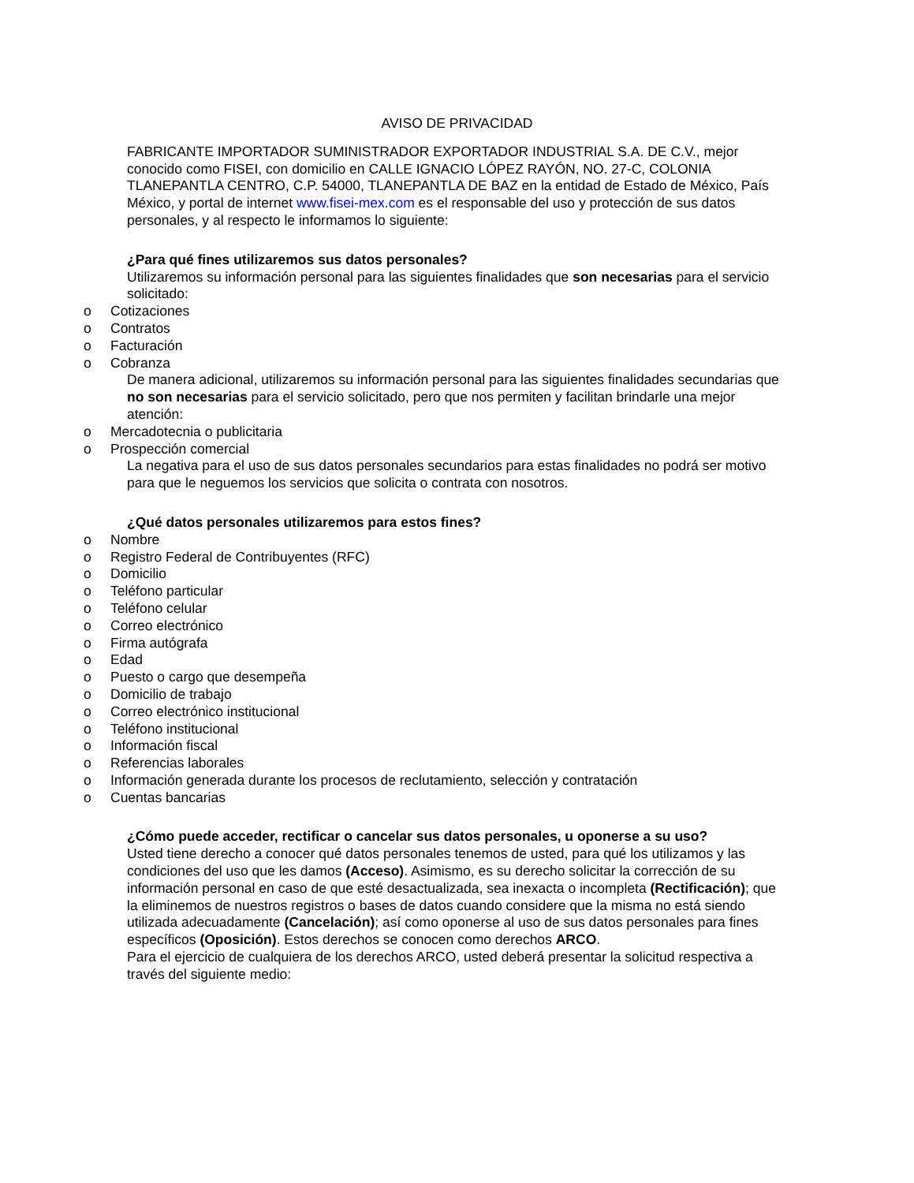AVISO DE PRIVACIDAD
FABRICANTE IMPORTADOR SUMINISTRADOR EXPORTADOR INDUSTRIAL S.A. DE C.V., mejor conocido como FISEI, con domicilio en CALLE IGNACIO LÓPEZ RAYÓN, NO. 27-C, COLONIA TLANEPANTLA CENTRO, C.P. 54000, TLANEPANTLA DE BAZ en la entidad de Estado de México, País México, y portal de internet www.fisei-mex.com es el responsable del uso y protección de sus datos personales, y al respecto le informamos lo siguiente:
¿Para qué fines utilizaremos sus datos personales?
Utilizaremos su información personal para las siguientes finalidades que son necesarias para el servicio solicitado:
o Cotizaciones
o Contratos
o Facturación
o Cobranza
De manera adicional, utilizaremos su información personal para las siguientes finalidades secundarias que no son necesarias para el servicio solicitado, pero que nos permiten y facilitan brindarle una mejor atención:
o Mercadotecnia o publicitaria
o Prospección comercial
La negativa para el uso de sus datos personales secundarios para estas finalidades no podrá ser motivo para que le neguemos los servicios que solicita o contrata con nosotros.
¿Qué datos personales utilizaremos para estos fines?
o Nombre
o Registro Federal de Contribuyentes (RFC)
o Domicilio
o Teléfono particular
o Teléfono celular
o Correo electrónico
o Firma autógrafa
o Edad
o Puesto o cargo que desempeña
o Domicilio de trabajo
o Correo electrónico institucional
o Teléfono institucional
o Información fiscal
o Referencias laborales
o Información generada durante los procesos de reclutamiento, selección y contratación
o Cuentas bancarias
¿Cómo puede acceder, rectificar o cancelar sus datos personales, u oponerse a su uso?
Usted tiene derecho a conocer qué datos personales tenemos de usted, para qué los utilizamos y las condiciones del uso que les damos (Acceso). Asimismo, es su derecho solicitar la corrección de su información personal en caso de que esté desactualizada, sea inexacta o incompleta (Rectificación); que la eliminemos de nuestros registros o bases de datos cuando considere que la misma no está siendo utilizada adecuadamente (Cancelación); así como oponerse al uso de sus datos personales para fines específicos (Oposición). Estos derechos se conocen como derechos ARCO.
Para el ejercicio de cualquiera de los derechos ARCO, usted deberá presentar la solicitud respectiva a través del siguiente medio: